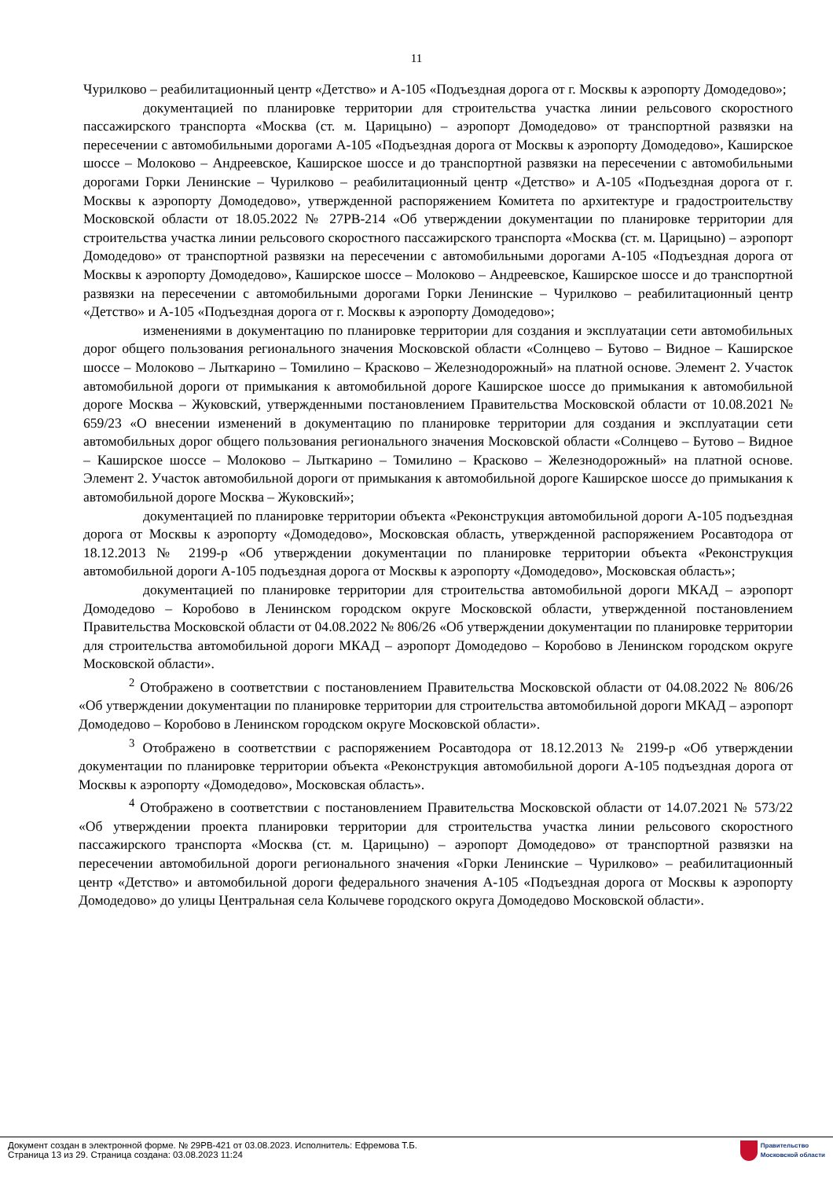11
Чурилково – реабилитационный центр «Детство» и А-105 «Подъездная дорога от г. Москвы к аэропорту Домодедово»;
документацией по планировке территории для строительства участка линии рельсового скоростного пассажирского транспорта «Москва (ст. м. Царицыно) – аэропорт Домодедово» от транспортной развязки на пересечении с автомобильными дорогами А-105 «Подъездная дорога от Москвы к аэропорту Домодедово», Каширское шоссе – Молоково – Андреевское, Каширское шоссе и до транспортной развязки на пересечении с автомобильными дорогами Горки Ленинские – Чурилково – реабилитационный центр «Детство» и А-105 «Подъездная дорога от г. Москвы к аэропорту Домодедово», утвержденной распоряжением Комитета по архитектуре и градостроительству Московской области от 18.05.2022 № 27РВ-214 «Об утверждении документации по планировке территории для строительства участка линии рельсового скоростного пассажирского транспорта «Москва (ст. м. Царицыно) – аэропорт Домодедово» от транспортной развязки на пересечении с автомобильными дорогами А-105 «Подъездная дорога от Москвы к аэропорту Домодедово», Каширское шоссе – Молоково – Андреевское, Каширское шоссе и до транспортной развязки на пересечении с автомобильными дорогами Горки Ленинские – Чурилково – реабилитационный центр «Детство» и А-105 «Подъездная дорога от г. Москвы к аэропорту Домодедово»;
изменениями в документацию по планировке территории для создания и эксплуатации сети автомобильных дорог общего пользования регионального значения Московской области «Солнцево – Бутово – Видное – Каширское шоссе – Молоково – Лыткарино – Томилино – Красково – Железнодорожный» на платной основе. Элемент 2. Участок автомобильной дороги от примыкания к автомобильной дороге Каширское шоссе до примыкания к автомобильной дороге Москва – Жуковский, утвержденными постановлением Правительства Московской области от 10.08.2021 № 659/23 «О внесении изменений в документацию по планировке территории для создания и эксплуатации сети автомобильных дорог общего пользования регионального значения Московской области «Солнцево – Бутово – Видное – Каширское шоссе – Молоково – Лыткарино – Томилино – Красково – Железнодорожный» на платной основе. Элемент 2. Участок автомобильной дороги от примыкания к автомобильной дороге Каширское шоссе до примыкания к автомобильной дороге Москва – Жуковский»;
документацией по планировке территории объекта «Реконструкция автомобильной дороги А-105 подъездная дорога от Москвы к аэропорту «Домодедово», Московская область, утвержденной распоряжением Росавтодора от 18.12.2013 № 2199-р «Об утверждении документации по планировке территории объекта «Реконструкция автомобильной дороги А-105 подъездная дорога от Москвы к аэропорту «Домодедово», Московская область»;
документацией по планировке территории для строительства автомобильной дороги МКАД – аэропорт Домодедово – Коробово в Ленинском городском округе Московской области, утвержденной постановлением Правительства Московской области от 04.08.2022 № 806/26 «Об утверждении документации по планировке территории для строительства автомобильной дороги МКАД – аэропорт Домодедово – Коробово в Ленинском городском округе Московской области».
<sup>2</sup> Отображено в соответствии с постановлением Правительства Московской области от 04.08.2022 № 806/26 «Об утверждении документации по планировке территории для строительства автомобильной дороги МКАД – аэропорт Домодедово – Коробово в Ленинском городском округе Московской области».
<sup>3</sup> Отображено в соответствии с распоряжением Росавтодора от 18.12.2013 № 2199-р «Об утверждении документации по планировке территории объекта «Реконструкция автомобильной дороги А-105 подъездная дорога от Москвы к аэропорту «Домодедово», Московская область».
<sup>4</sup> Отображено в соответствии с постановлением Правительства Московской области от 14.07.2021 № 573/22 «Об утверждении проекта планировки территории для строительства участка линии рельсового скоростного пассажирского транспорта «Москва (ст. м. Царицыно) – аэропорт Домодедово» от транспортной развязки на пересечении автомобильной дороги регионального значения «Горки Ленинские – Чурилково» – реабилитационный центр «Детство» и автомобильной дороги федерального значения А-105 «Подъездная дорога от Москвы к аэропорту Домодедово» до улицы Центральная села Колычеве городского округа Домодедово Московской области».
Документ создан в электронной форме. № 29РВ-421 от 03.08.2023. Исполнитель: Ефремова Т.Б.
Страница 13 из 29. Страница создана: 03.08.2023 11:24
Правительство
Московской области